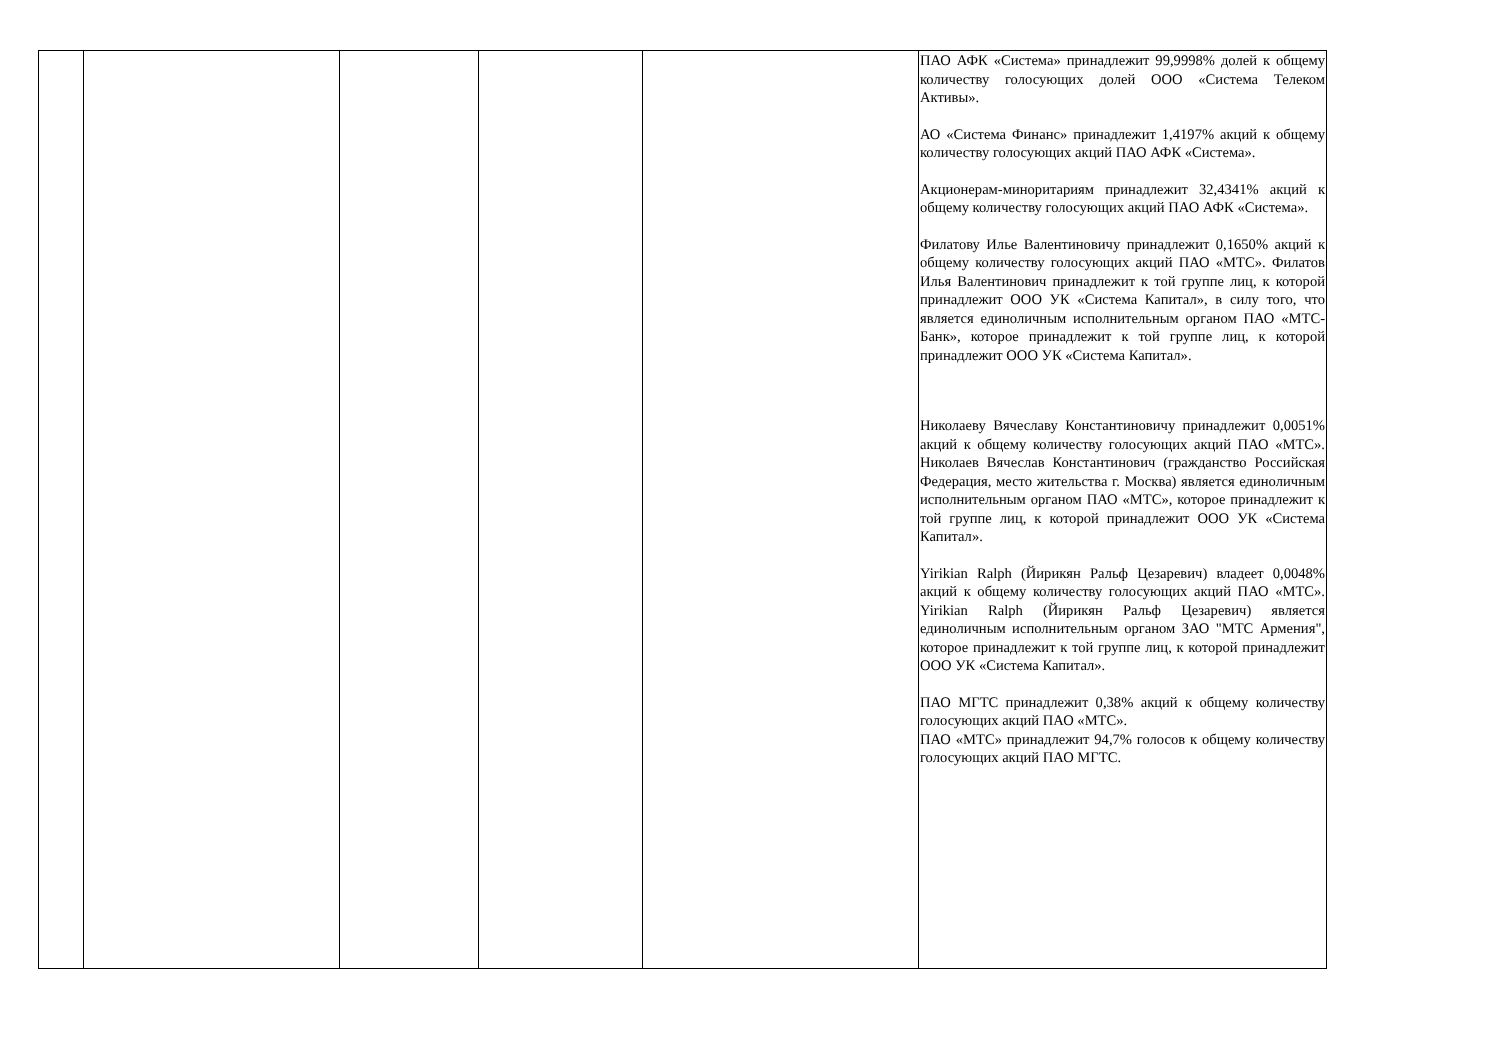| | | | | | ПАО АФК «Система» принадлежит 99,9998% долей к общему количеству голосующих долей ООО «Система Телеком Активы». АО «Система Финанс» принадлежит 1,4197% акций к общему количеству голосующих акций ПАО АФК «Система». Акционерам-миноритариям принадлежит 32,4341% акций к общему количеству голосующих акций ПАО АФК «Система». Филатову Илье Валентиновичу принадлежит 0,1650% акций к общему количеству голосующих акций ПАО «МТС». Филатов Илья Валентинович принадлежит к той группе лиц, к которой принадлежит ООО УК «Система Капитал», в силу того, что является единоличным исполнительным органом ПАО «МТС-Банк», которое принадлежит к той группе лиц, к которой принадлежит ООО УК «Система Капитал». Николаеву Вячеславу Константиновичу принадлежит 0,0051% акций к общему количеству голосующих акций ПАО «МТС». Николаев Вячеслав Константинович (гражданство Российская Федерация, место жительства г. Москва) является единоличным исполнительным органом ПАО «МТС», которое принадлежит к той группе лиц, к которой принадлежит ООО УК «Система Капитал». Yirikian Ralph (Йирикян Ральф Цезаревич) владеет 0,0048% акций к общему количеству голосующих акций ПАО «МТС». Yirikian Ralph (Йирикян Ральф Цезаревич) является единоличным исполнительным органом ЗАО "МТС Армения", которое принадлежит к той группе лиц, к которой принадлежит ООО УК «Система Капитал». ПАО МГТС принадлежит 0,38% акций к общему количеству голосующих акций ПАО «МТС». ПАО «МТС» принадлежит 94,7% голосов к общему количеству голосующих акций ПАО МГТС. |